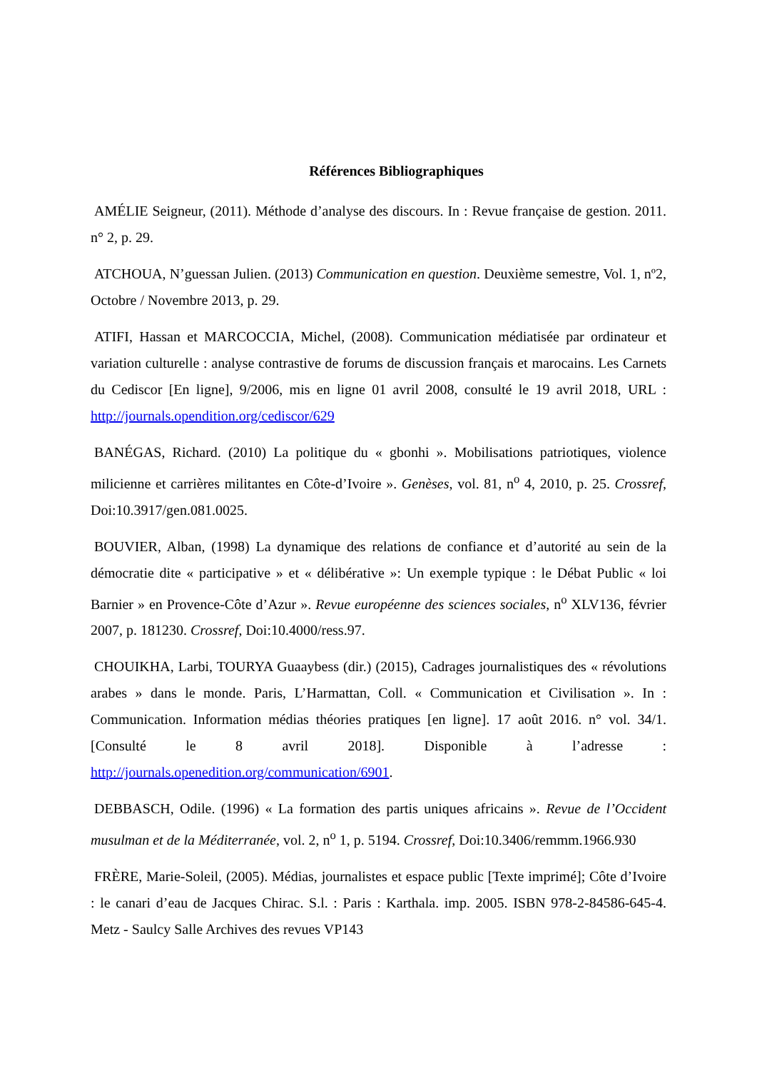Références Bibliographiques
AMÉLIE Seigneur, (2011). Méthode d’analyse des discours. In : Revue française de gestion. 2011. n° 2, p. 29.
ATCHOUA, N’guessan Julien. (2013) Communication en question. Deuxième semestre, Vol. 1, nº2, Octobre / Novembre 2013, p. 29.
ATIFI, Hassan et MARCOCCIA, Michel, (2008). Communication médiatisée par ordinateur et variation culturelle : analyse contrastive de forums de discussion français et marocains. Les Carnets du Cediscor [En ligne], 9/2006, mis en ligne 01 avril 2008, consulté le 19 avril 2018, URL : http://journals.opendition.org/cediscor/629
BANÉGAS, Richard. (2010) La politique du « gbonhi ». Mobilisations patriotiques, violence milicienne et carrières militantes en Côte-d’Ivoire ». Genèses, vol. 81, n<sup>o</sup> 4, 2010, p. 25. Crossref, Doi:10.3917/gen.081.0025.
BOUVIER, Alban, (1998) La dynamique des relations de confiance et d’autorité au sein de la démocratie dite « participative » et « délibérative »: Un exemple typique : le Débat Public « loi Barnier » en Provence-Côte d’Azur ». Revue européenne des sciences sociales, n<sup>o</sup> XLV136, février 2007, p. 181230. Crossref, Doi:10.4000/ress.97.
CHOUIKHA, Larbi, TOURYA Guaaybess (dir.) (2015), Cadrages journalistiques des « révolutions arabes » dans le monde. Paris, L’Harmattan, Coll. « Communication et Civilisation ». In : Communication. Information médias théories pratiques [en ligne]. 17 août 2016. n° vol. 34/1. [Consulté le 8 avril 2018]. Disponible à l’adresse : http://journals.openedition.org/communication/6901.
DEBBASCH, Odile. (1996) « La formation des partis uniques africains ». Revue de l’Occident musulman et de la Méditerranée, vol. 2, n<sup>o</sup> 1, p. 5194. Crossref, Doi:10.3406/remmm.1966.930
FRÈRE, Marie-Soleil, (2005). Médias, journalistes et espace public [Texte imprimé]; Côte d’Ivoire : le canari d’eau de Jacques Chirac. S.l. : Paris : Karthala. imp. 2005. ISBN 978-2-84586-645-4. Metz - Saulcy Salle Archives des revues VP143